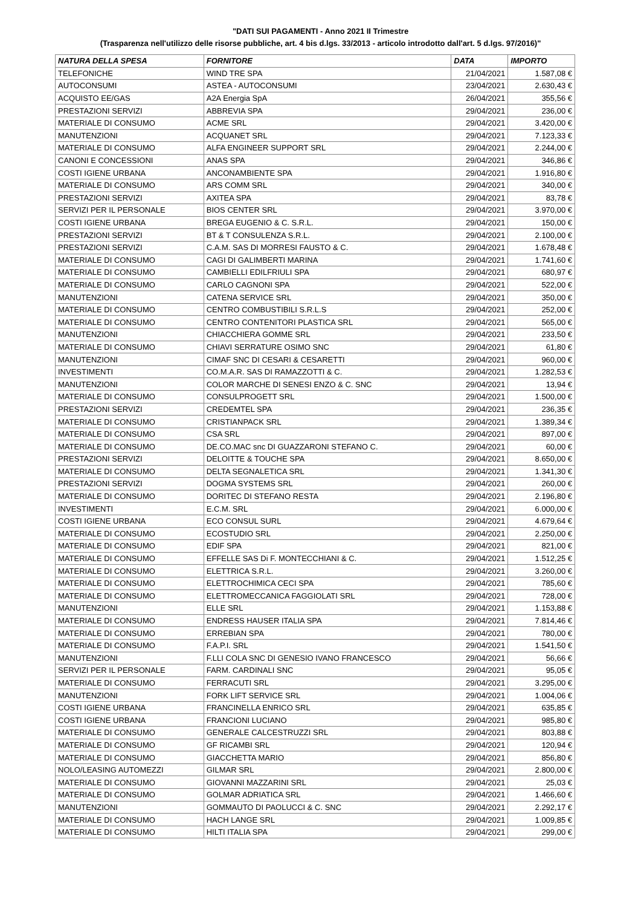"DATI SUI PAGAMENTI - Anno 2021 II Trimestre
(Trasparenza nell'utilizzo delle risorse pubbliche, art. 4 bis d.lgs. 33/2013 - articolo introdotto dall'art. 5 d.lgs. 97/2016)"
| NATURA DELLA SPESA | FORNITORE | DATA | IMPORTO |
| --- | --- | --- | --- |
| TELEFONICHE | WIND TRE SPA | 21/04/2021 | 1.587,08 € |
| AUTOCONSUMI | ASTEA - AUTOCONSUMI | 23/04/2021 | 2.630,43 € |
| ACQUISTO EE/GAS | A2A Energia SpA | 26/04/2021 | 355,56 € |
| PRESTAZIONI SERVIZI | ABBREVIA SPA | 29/04/2021 | 236,00 € |
| MATERIALE DI CONSUMO | ACME SRL | 29/04/2021 | 3.420,00 € |
| MANUTENZIONI | ACQUANET SRL | 29/04/2021 | 7.123,33 € |
| MATERIALE DI CONSUMO | ALFA ENGINEER SUPPORT SRL | 29/04/2021 | 2.244,00 € |
| CANONI E CONCESSIONI | ANAS SPA | 29/04/2021 | 346,86 € |
| COSTI IGIENE URBANA | ANCONAMBIENTE SPA | 29/04/2021 | 1.916,80 € |
| MATERIALE DI CONSUMO | ARS COMM SRL | 29/04/2021 | 340,00 € |
| PRESTAZIONI SERVIZI | AXITEA SPA | 29/04/2021 | 83,78 € |
| SERVIZI PER IL PERSONALE | BIOS CENTER SRL | 29/04/2021 | 3.970,00 € |
| COSTI IGIENE URBANA | BREGA EUGENIO & C. S.R.L. | 29/04/2021 | 150,00 € |
| PRESTAZIONI SERVIZI | BT & T CONSULENZA S.R.L. | 29/04/2021 | 2.100,00 € |
| PRESTAZIONI SERVIZI | C.A.M. SAS DI MORRESI FAUSTO & C. | 29/04/2021 | 1.678,48 € |
| MATERIALE DI CONSUMO | CAGI DI GALIMBERTI MARINA | 29/04/2021 | 1.741,60 € |
| MATERIALE DI CONSUMO | CAMBIELLI EDILFRIULI SPA | 29/04/2021 | 680,97 € |
| MATERIALE DI CONSUMO | CARLO CAGNONI SPA | 29/04/2021 | 522,00 € |
| MANUTENZIONI | CATENA SERVICE SRL | 29/04/2021 | 350,00 € |
| MATERIALE DI CONSUMO | CENTRO COMBUSTIBILI S.R.L.S | 29/04/2021 | 252,00 € |
| MATERIALE DI CONSUMO | CENTRO CONTENITORI PLASTICA SRL | 29/04/2021 | 565,00 € |
| MANUTENZIONI | CHIACCHIERA GOMME SRL | 29/04/2021 | 233,50 € |
| MATERIALE DI CONSUMO | CHIAVI SERRATURE OSIMO SNC | 29/04/2021 | 61,80 € |
| MANUTENZIONI | CIMAF SNC DI CESARI & CESARETTI | 29/04/2021 | 960,00 € |
| INVESTIMENTI | CO.M.A.R. SAS DI RAMAZZOTTI & C. | 29/04/2021 | 1.282,53 € |
| MANUTENZIONI | COLOR MARCHE DI SENESI ENZO & C. SNC | 29/04/2021 | 13,94 € |
| MATERIALE DI CONSUMO | CONSULPROGETT SRL | 29/04/2021 | 1.500,00 € |
| PRESTAZIONI SERVIZI | CREDEMTEL SPA | 29/04/2021 | 236,35 € |
| MATERIALE DI CONSUMO | CRISTIANPACK SRL | 29/04/2021 | 1.389,34 € |
| MATERIALE DI CONSUMO | CSA SRL | 29/04/2021 | 897,00 € |
| MATERIALE DI CONSUMO | DE.CO.MAC snc DI GUAZZARONI STEFANO C. | 29/04/2021 | 60,00 € |
| PRESTAZIONI SERVIZI | DELOITTE & TOUCHE SPA | 29/04/2021 | 8.650,00 € |
| MATERIALE DI CONSUMO | DELTA SEGNALETICA SRL | 29/04/2021 | 1.341,30 € |
| PRESTAZIONI SERVIZI | DOGMA SYSTEMS SRL | 29/04/2021 | 260,00 € |
| MATERIALE DI CONSUMO | DORITEC DI STEFANO RESTA | 29/04/2021 | 2.196,80 € |
| INVESTIMENTI | E.C.M. SRL | 29/04/2021 | 6.000,00 € |
| COSTI IGIENE URBANA | ECO CONSUL SURL | 29/04/2021 | 4.679,64 € |
| MATERIALE DI CONSUMO | ECOSTUDIO SRL | 29/04/2021 | 2.250,00 € |
| MATERIALE DI CONSUMO | EDIF SPA | 29/04/2021 | 821,00 € |
| MATERIALE DI CONSUMO | EFFELLE SAS Di F. MONTECCHIANI & C. | 29/04/2021 | 1.512,25 € |
| MATERIALE DI CONSUMO | ELETTRICA S.R.L. | 29/04/2021 | 3.260,00 € |
| MATERIALE DI CONSUMO | ELETTROCHIMICA CECI SPA | 29/04/2021 | 785,60 € |
| MATERIALE DI CONSUMO | ELETTROMECCANICA FAGGIOLATI SRL | 29/04/2021 | 728,00 € |
| MANUTENZIONI | ELLE SRL | 29/04/2021 | 1.153,88 € |
| MATERIALE DI CONSUMO | ENDRESS HAUSER ITALIA SPA | 29/04/2021 | 7.814,46 € |
| MATERIALE DI CONSUMO | ERREBIAN SPA | 29/04/2021 | 780,00 € |
| MATERIALE DI CONSUMO | F.A.P.I. SRL | 29/04/2021 | 1.541,50 € |
| MANUTENZIONI | F.LLI COLA SNC DI GENESIO IVANO FRANCESCO | 29/04/2021 | 56,66 € |
| SERVIZI PER IL PERSONALE | FARM. CARDINALI SNC | 29/04/2021 | 95,05 € |
| MATERIALE DI CONSUMO | FERRACUTI SRL | 29/04/2021 | 3.295,00 € |
| MANUTENZIONI | FORK LIFT SERVICE SRL | 29/04/2021 | 1.004,06 € |
| COSTI IGIENE URBANA | FRANCINELLA ENRICO SRL | 29/04/2021 | 635,85 € |
| COSTI IGIENE URBANA | FRANCIONI LUCIANO | 29/04/2021 | 985,80 € |
| MATERIALE DI CONSUMO | GENERALE CALCESTRUZZI SRL | 29/04/2021 | 803,88 € |
| MATERIALE DI CONSUMO | GF RICAMBI SRL | 29/04/2021 | 120,94 € |
| MATERIALE DI CONSUMO | GIACCHETTA MARIO | 29/04/2021 | 856,80 € |
| NOLO/LEASING AUTOMEZZI | GILMAR SRL | 29/04/2021 | 2.800,00 € |
| MATERIALE DI CONSUMO | GIOVANNI MAZZARINI SRL | 29/04/2021 | 25,03 € |
| MATERIALE DI CONSUMO | GOLMAR ADRIATICA SRL | 29/04/2021 | 1.466,60 € |
| MANUTENZIONI | GOMMAUTO DI PAOLUCCI & C. SNC | 29/04/2021 | 2.292,17 € |
| MATERIALE DI CONSUMO | HACH LANGE SRL | 29/04/2021 | 1.009,85 € |
| MATERIALE DI CONSUMO | HILTI ITALIA SPA | 29/04/2021 | 299,00 € |